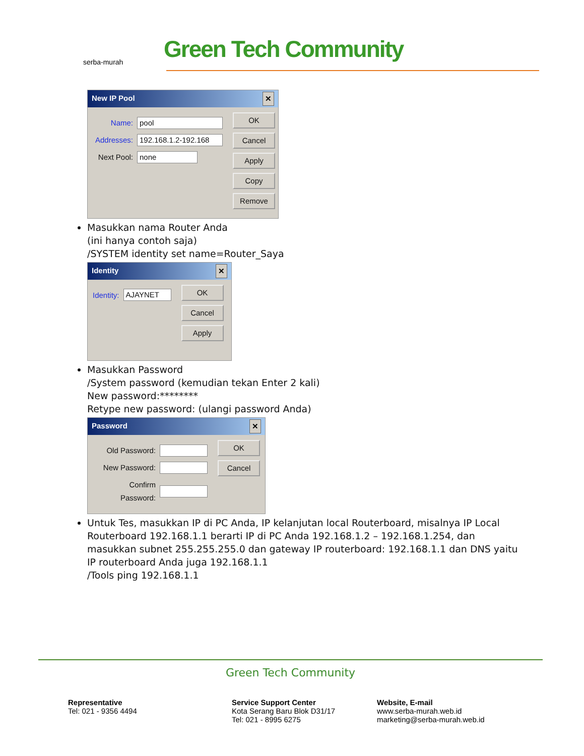serba-murah Green Tech Community
New IP Pool ✕
Name: pool
Addresses: 192.168.1.2-192.168
Next Pool: none
OK
Cancel
Apply
Copy
Remove
Masukkan nama Router Anda
(ini hanya contoh saja)
/SYSTEM identity set name=Router_Saya
Identity ✕
Identity: AJAYNET
OK
Cancel
Apply
Masukkan Password
/System password (kemudian tekan Enter 2 kali)
New password:********
Retype new password: (ulangi password Anda)
Password ✕
Old Password:
New Password:
Confirm Password:
OK
Cancel
Untuk Tes, masukkan IP di PC Anda, IP kelanjutan local Routerboard, misalnya IP Local Routerboard 192.168.1.1 berarti IP di PC Anda 192.168.1.2 – 192.168.1.254, dan masukkan subnet 255.255.255.0 dan gateway IP routerboard: 192.168.1.1 dan DNS yaitu IP routerboard Anda juga 192.168.1.1
/Tools ping 192.168.1.1
Green Tech Community
Representative
Tel: 021 - 9356 4494
Service Support Center
Kota Serang Baru Blok D31/17
Tel: 021 - 8995 6275
Website, E-mail
www.serba-murah.web.id
marketing@serba-murah.web.id